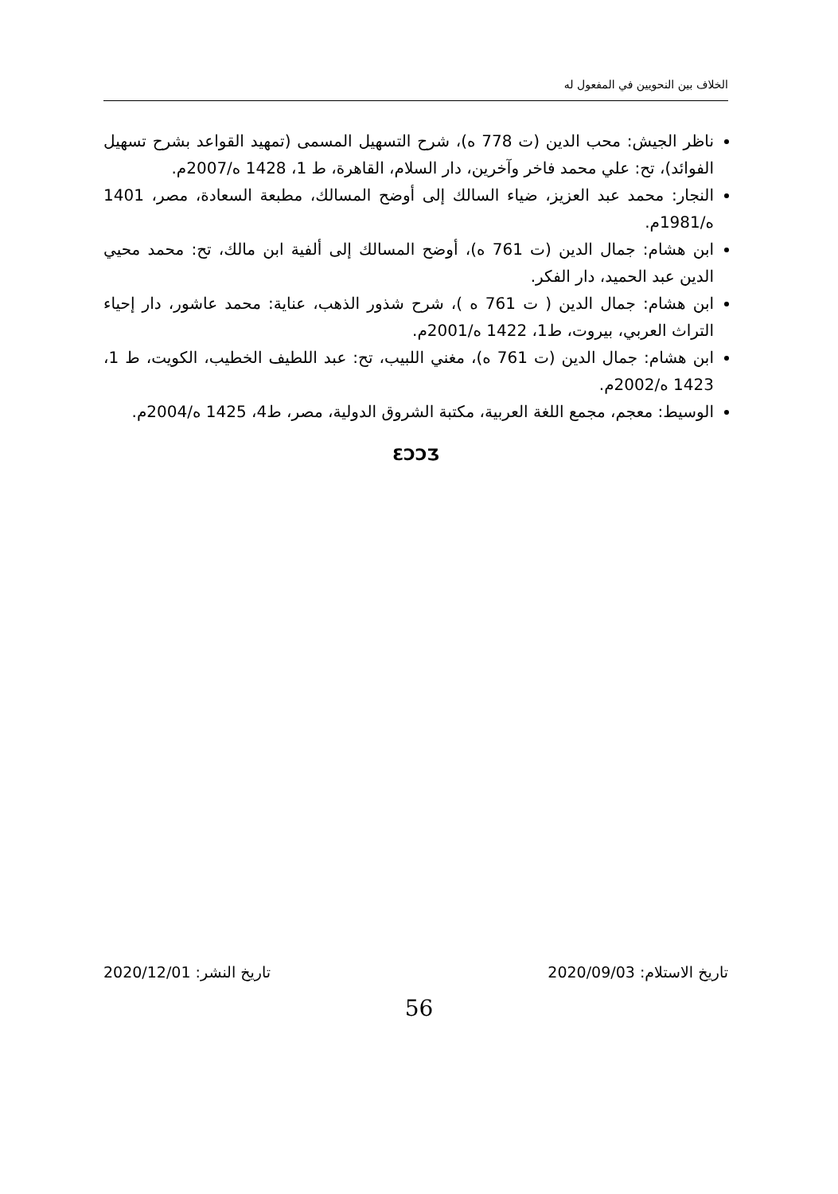الخلاف بين النحويين في المفعول له
ناظر الجيش: محب الدين (ت 778 ه)، شرح التسهيل المسمى (تمهيد القواعد بشرح تسهيل الفوائد)، تح: علي محمد فاخر وآخرين، دار السلام، القاهرة، ط 1، 1428 ه/2007م.
النجار: محمد عبد العزيز، ضياء السالك إلى أوضح المسالك، مطبعة السعادة، مصر، 1401 ه/1981م.
ابن هشام: جمال الدين (ت 761 ه)، أوضح المسالك إلى ألفية ابن مالك، تح: محمد محيي الدين عبد الحميد، دار الفكر.
ابن هشام: جمال الدين ( ت 761 ه )، شرح شذور الذهب، عناية: محمد عاشور، دار إحياء التراث العربي، بيروت، ط1، 1422 ه/2001م.
ابن هشام: جمال الدين (ت 761 ه)، مغني اللبيب، تح: عبد اللطيف الخطيب، الكويت، ط 1، 1423 ه/2002م.
الوسيط: معجم، مجمع اللغة العربية، مكتبة الشروق الدولية، مصر، ط4، 1425 ه/2004م.
ƐƆƆƷ
تاريخ الاستلام: 2020/09/03 تاريخ النشر: 2020/12/01
56